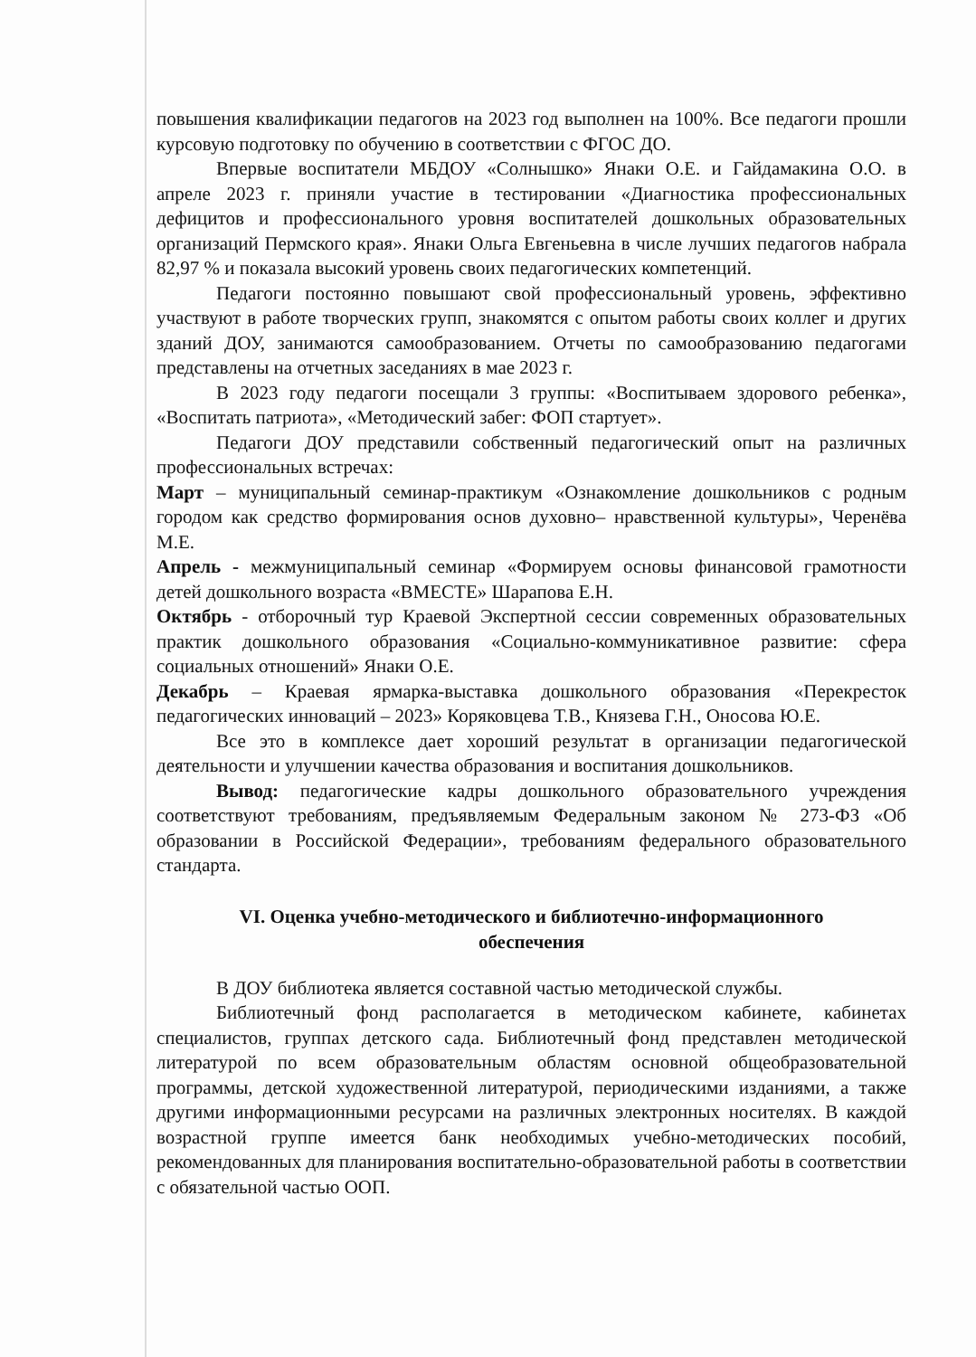повышения квалификации педагогов на 2023 год выполнен на 100%. Все педагоги прошли курсовую подготовку по обучению в соответствии с ФГОС ДО.
Впервые воспитатели МБДОУ «Солнышко» Янаки О.Е. и Гайдамакина О.О. в апреле 2023 г. приняли участие в тестировании «Диагностика профессиональных дефицитов и профессионального уровня воспитателей дошкольных образовательных организаций Пермского края». Янаки Ольга Евгеньевна в числе лучших педагогов набрала 82,97 % и показала высокий уровень своих педагогических компетенций.
Педагоги постоянно повышают свой профессиональный уровень, эффективно участвуют в работе творческих групп, знакомятся с опытом работы своих коллег и других зданий ДОУ, занимаются самообразованием. Отчеты по самообразованию педагогами представлены на отчетных заседаниях в мае 2023 г.
В 2023 году педагоги посещали 3 группы: «Воспитываем здорового ребенка», «Воспитать патриота», «Методический забег: ФОП стартует».
Педагоги ДОУ представили собственный педагогический опыт на различных профессиональных встречах:
Март – муниципальный семинар-практикум «Ознакомление дошкольников с родным городом как средство формирования основ духовно– нравственной культуры», Черенёва М.Е.
Апрель - межмуниципальный семинар «Формируем основы финансовой грамотности детей дошкольного возраста «ВМЕСТЕ» Шарапова Е.Н.
Октябрь - отборочный тур Краевой Экспертной сессии современных образовательных практик дошкольного образования «Социально-коммуникативное развитие: сфера социальных отношений» Янаки О.Е.
Декабрь – Краевая ярмарка-выставка дошкольного образования «Перекресток педагогических инноваций – 2023» Коряковцева Т.В., Князева Г.Н., Оносова Ю.Е.
Все это в комплексе дает хороший результат в организации педагогической деятельности и улучшении качества образования и воспитания дошкольников.
Вывод: педагогические кадры дошкольного образовательного учреждения соответствуют требованиям, предъявляемым Федеральным законом № 273-ФЗ «Об образовании в Российской Федерации», требованиям федерального образовательного стандарта.
VI. Оценка учебно-методического и библиотечно-информационного
обеспечения
В ДОУ библиотека является составной частью методической службы.
Библиотечный фонд располагается в методическом кабинете, кабинетах специалистов, группах детского сада. Библиотечный фонд представлен методической литературой по всем образовательным областям основной общеобразовательной программы, детской художественной литературой, периодическими изданиями, а также другими информационными ресурсами на различных электронных носителях. В каждой возрастной группе имеется банк необходимых учебно-методических пособий, рекомендованных для планирования воспитательно-образовательной работы в соответствии с обязательной частью ООП.